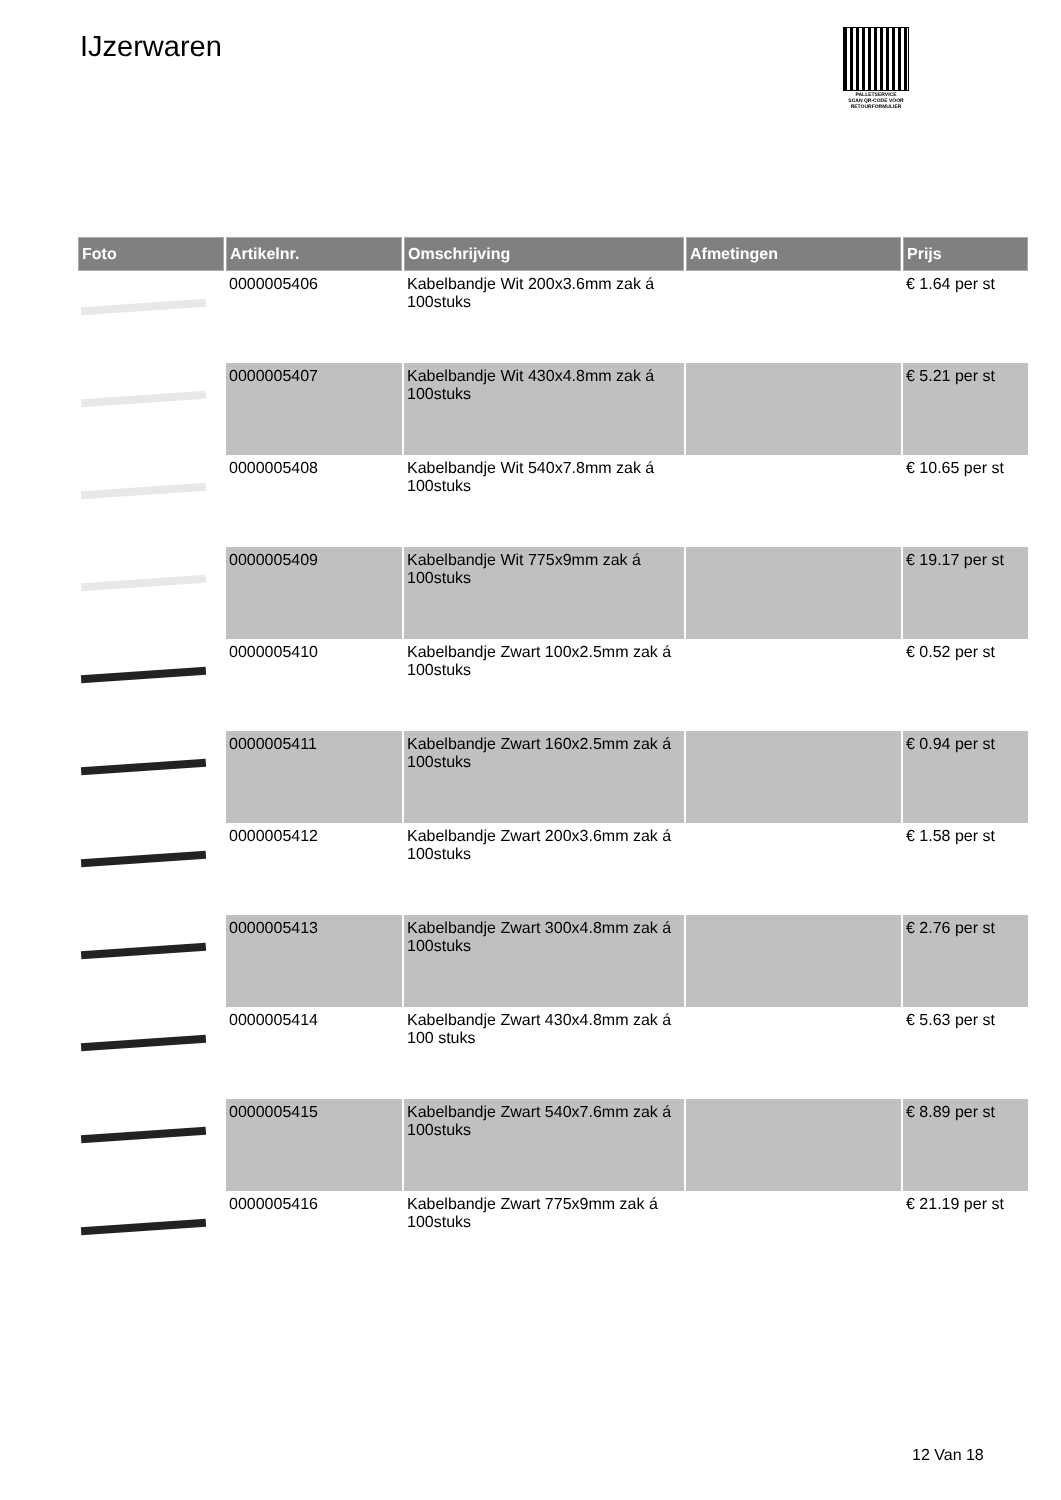IJzerwaren
PALLETSERVICE
SCAN QR-CODE VOOR RETOURFORMULIER
| Foto | Artikelnr. | Omschrijving | Afmetingen | Prijs |
| --- | --- | --- | --- | --- |
| | 0000005406 | Kabelbandje Wit 200x3.6mm zak á 100stuks | | € 1.64 per st |
| | 0000005407 | Kabelbandje Wit 430x4.8mm zak á 100stuks | | € 5.21 per st |
| | 0000005408 | Kabelbandje Wit 540x7.8mm zak á 100stuks | | € 10.65 per st |
| | 0000005409 | Kabelbandje Wit 775x9mm zak á 100stuks | | € 19.17 per st |
| | 0000005410 | Kabelbandje Zwart 100x2.5mm zak á 100stuks | | € 0.52 per st |
| | 0000005411 | Kabelbandje Zwart 160x2.5mm zak á 100stuks | | € 0.94 per st |
| | 0000005412 | Kabelbandje Zwart 200x3.6mm zak á 100stuks | | € 1.58 per st |
| | 0000005413 | Kabelbandje Zwart 300x4.8mm zak á 100stuks | | € 2.76 per st |
| | 0000005414 | Kabelbandje Zwart 430x4.8mm zak á 100 stuks | | € 5.63 per st |
| | 0000005415 | Kabelbandje Zwart 540x7.6mm zak á 100stuks | | € 8.89 per st |
| | 0000005416 | Kabelbandje Zwart 775x9mm zak á 100stuks | | € 21.19 per st |
12 Van 18